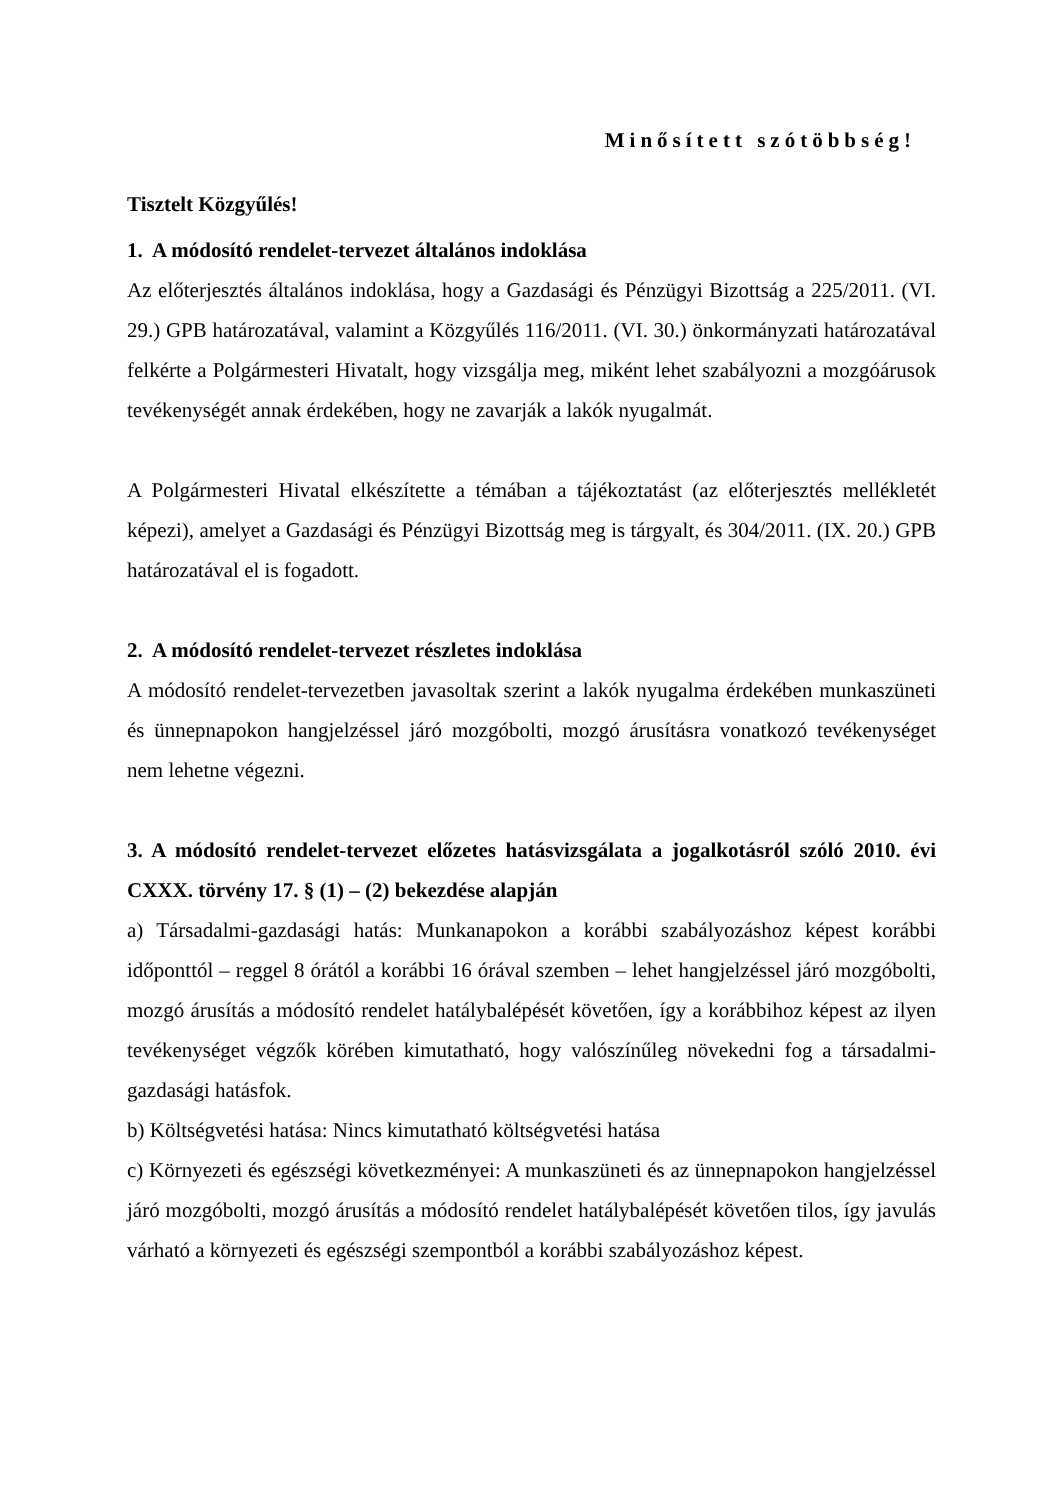Minősített szótöbbség!
Tisztelt Közgyűlés!
1. A módosító rendelet-tervezet általános indoklása
Az előterjesztés általános indoklása, hogy a Gazdasági és Pénzügyi Bizottság a 225/2011. (VI. 29.) GPB határozatával, valamint a Közgyűlés 116/2011. (VI. 30.) önkormányzati határozatával felkérte a Polgármesteri Hivatalt, hogy vizsgálja meg, miként lehet szabályozni a mozgóárusok tevékenységét annak érdekében, hogy ne zavarják a lakók nyugalmát.
A Polgármesteri Hivatal elkészítette a témában a tájékoztatást (az előterjesztés mellékletét képezi), amelyet a Gazdasági és Pénzügyi Bizottság meg is tárgyalt, és 304/2011. (IX. 20.) GPB határozatával el is fogadott.
2. A módosító rendelet-tervezet részletes indoklása
A módosító rendelet-tervezetben javasoltak szerint a lakók nyugalma érdekében munkaszüneti és ünnepnapokon hangjelzéssel járó mozgóbolti, mozgó árusításra vonatkozó tevékenységet nem lehetne végezni.
3. A módosító rendelet-tervezet előzetes hatásvizsgálata a jogalkotásról szóló 2010. évi CXXX. törvény 17. § (1) – (2) bekezdése alapján
a) Társadalmi-gazdasági hatás: Munkanapokon a korábbi szabályozáshoz képest korábbi időponttól – reggel 8 órától a korábbi 16 órával szemben – lehet hangjelzéssel járó mozgóbolti, mozgó árusítás a módosító rendelet hatálybalépését követően, így a korábbihoz képest az ilyen tevékenységet végzők körében kimutatható, hogy valószínűleg növekedni fog a társadalmi-gazdasági hatásfok.
b) Költségvetési hatása: Nincs kimutatható költségvetési hatása
c) Környezeti és egészségi következményei: A munkaszüneti és az ünnepnapokon hangjelzéssel járó mozgóbolti, mozgó árusítás a módosító rendelet hatálybalépését követően tilos, így javulás várható a környezeti és egészségi szempontból a korábbi szabályozáshoz képest.